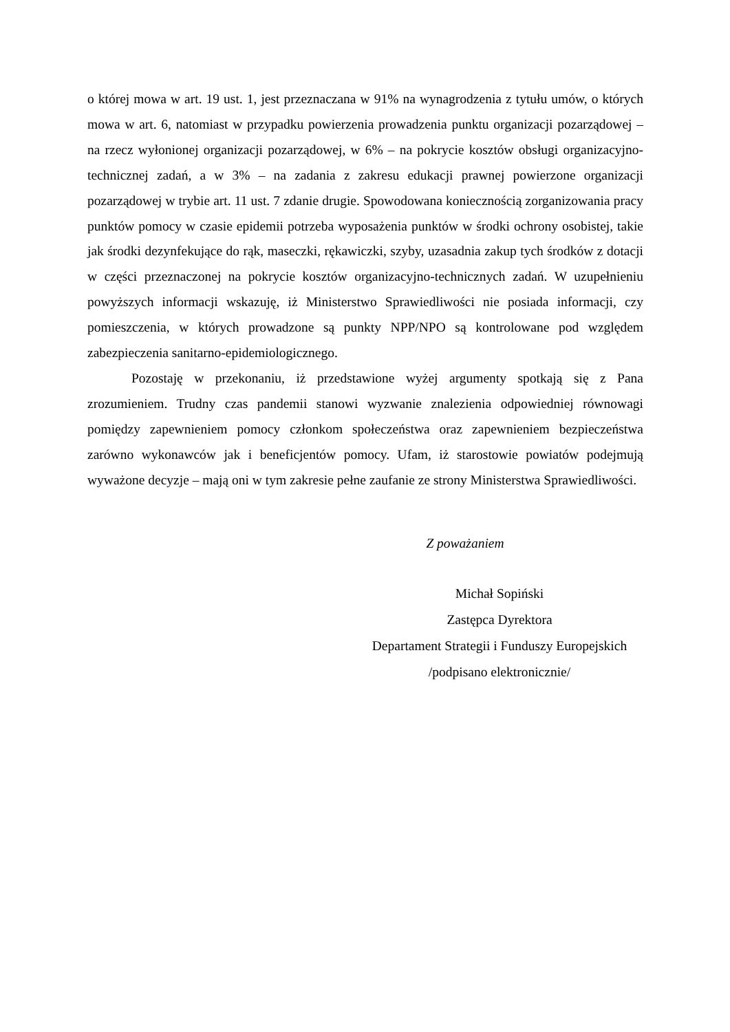o której mowa w art. 19 ust. 1, jest przeznaczana w 91% na wynagrodzenia z tytułu umów, o których mowa w art. 6, natomiast w przypadku powierzenia prowadzenia punktu organizacji pozarządowej – na rzecz wyłonionej organizacji pozarządowej, w 6% – na pokrycie kosztów obsługi organizacyjno-technicznej zadań, a w 3% – na zadania z zakresu edukacji prawnej powierzone organizacji pozarządowej w trybie art. 11 ust. 7 zdanie drugie. Spowodowana koniecznością zorganizowania pracy punktów pomocy w czasie epidemii potrzeba wyposażenia punktów w środki ochrony osobistej, takie jak środki dezynfekujące do rąk, maseczki, rękawiczki, szyby, uzasadnia zakup tych środków z dotacji w części przeznaczonej na pokrycie kosztów organizacyjno-technicznych zadań. W uzupełnieniu powyższych informacji wskazuję, iż Ministerstwo Sprawiedliwości nie posiada informacji, czy pomieszczenia, w których prowadzone są punkty NPP/NPO są kontrolowane pod względem zabezpieczenia sanitarno-epidemiologicznego.
Pozostaję w przekonaniu, iż przedstawione wyżej argumenty spotkają się z Pana zrozumieniem. Trudny czas pandemii stanowi wyzwanie znalezienia odpowiedniej równowagi pomiędzy zapewnieniem pomocy członkom społeczeństwa oraz zapewnieniem bezpieczeństwa zarówno wykonawców jak i beneficjentów pomocy. Ufam, iż starostowie powiatów podejmują wyważone decyzje – mają oni w tym zakresie pełne zaufanie ze strony Ministerstwa Sprawiedliwości.
Z poważaniem
Michał Sopiński
Zastępca Dyrektora
Departament Strategii i Funduszy Europejskich
/podpisano elektronicznie/